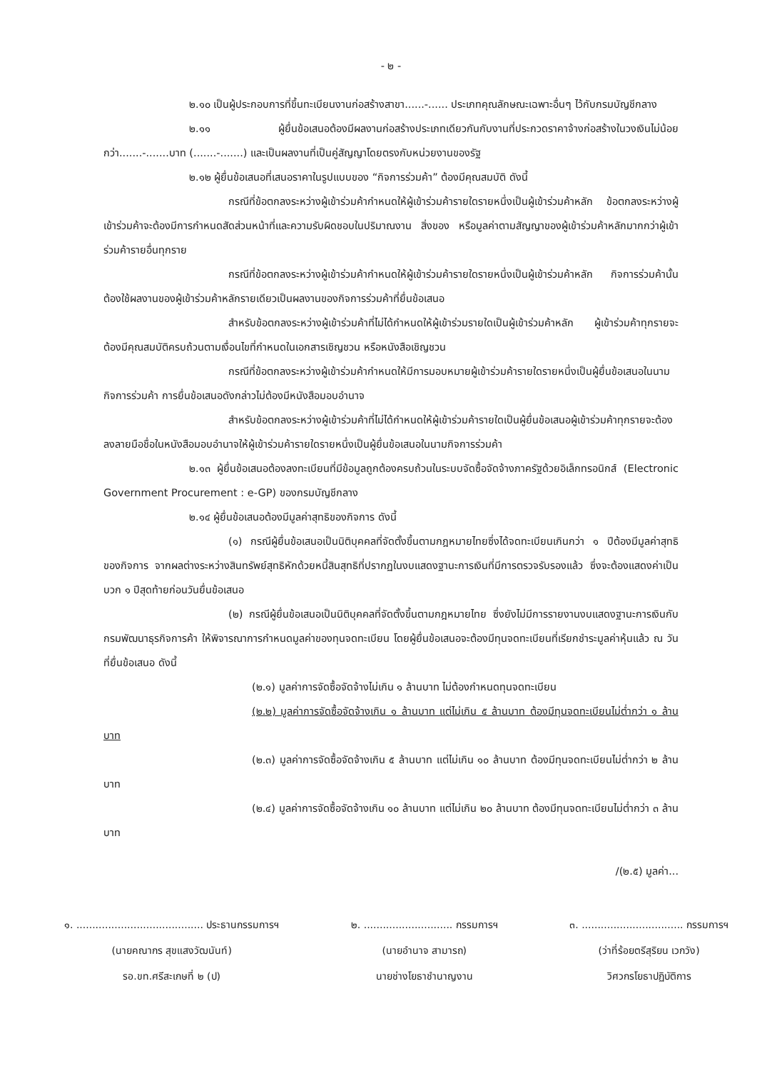- ๒ -
๒.๑๐ เป็นผู้ประกอบการที่ขึ้นทะเบียนงานก่อสร้างสาขา......-...... ประเภทคุณลักษณะเฉพาะอื่นๆ ไว้กับกรมบัญชีกลาง
๒.๑๑ ผู้ยื่นข้อเสนอต้องมีผลงานก่อสร้างประเภทเดียวกันกับงานที่ประกวดราคาจ้างก่อสร้างในวงเงินไม่น้อยกว่า.......-.......บาท (.......-.......) และเป็นผลงานที่เป็นคู่สัญญาโดยตรงกับหน่วยงานของรัฐ
๒.๑๒ ผู้ยื่นข้อเสนอที่เสนอราคาในรูปแบบของ “กิจการร่วมค้า” ต้องมีคุณสมบัติ ดังนี้
กรณีที่ข้อตกลงระหว่างผู้เข้าร่วมค้ากำหนดให้ผู้เข้าร่วมค้ารายใดรายหนึ่งเป็นผู้เข้าร่วมค้าหลัก ข้อตกลงระหว่างผู้เข้าร่วมค้าจะต้องมีการกำหนดสัดส่วนหน้าที่และความรับผิดชอบในปริมาณงาน สิ่งของ หรือมูลค่าตามสัญญาของผู้เข้าร่วมค้าหลักมากกว่าผู้เข้าร่วมค้ารายอื่นทุกราย
กรณีที่ข้อตกลงระหว่างผู้เข้าร่วมค้ากำหนดให้ผู้เข้าร่วมค้ารายใดรายหนึ่งเป็นผู้เข้าร่วมค้าหลัก กิจการร่วมค้านั้นต้องใช้ผลงานของผู้เข้าร่วมค้าหลักรายเดียวเป็นผลงานของกิจการร่วมค้าที่ยื่นข้อเสนอ
สำหรับข้อตกลงระหว่างผู้เข้าร่วมค้าที่ไม่ได้กำหนดให้ผู้เข้าร่วมรายใดเป็นผู้เข้าร่วมค้าหลัก ผู้เข้าร่วมค้าทุกรายจะต้องมีคุณสมบัติครบถ้วนตามเงื่อนไขที่กำหนดในเอกสารเชิญชวน หรือหนังสือเชิญชวน
กรณีที่ข้อตกลงระหว่างผู้เข้าร่วมค้ากำหนดให้มีการมอบหมายผู้เข้าร่วมค้ารายใดรายหนึ่งเป็นผู้ยื่นข้อเสนอในนามกิจการร่วมค้า การยื่นข้อเสนอดังกล่าวไม่ต้องมีหนังสือมอบอำนาจ
สำหรับข้อตกลงระหว่างผู้เข้าร่วมค้าที่ไม่ได้กำหนดให้ผู้เข้าร่วมค้ารายใดเป็นผู้ยื่นข้อเสนอผู้เข้าร่วมค้าทุกรายจะต้องลงลายมือชื่อในหนังสือมอบอำนาจให้ผู้เข้าร่วมค้ารายใดรายหนึ่งเป็นผู้ยื่นข้อเสนอในนามกิจการร่วมค้า
๒.๑๓ ผู้ยื่นข้อเสนอต้องลงทะเบียนที่มีข้อมูลถูกต้องครบถ้วนในระบบจัดซื้อจัดจ้างภาครัฐด้วยอิเล็กทรอนิกส์ (Electronic Government Procurement : e-GP) ของกรมบัญชีกลาง
๒.๑๔ ผู้ยื่นข้อเสนอต้องมีมูลค่าสุทธิของกิจการ ดังนี้
(๑) กรณีผู้ยื่นข้อเสนอเป็นนิติบุคคลที่จัดตั้งขึ้นตามกฎหมายไทยซึ่งได้จดทะเบียนเกินกว่า ๑ ปีต้องมีมูลค่าสุทธิของกิจการ จากผลต่างระหว่างสินทรัพย์สุทธิหักด้วยหนี้สินสุทธิที่ปรากฏในงบแสดงฐานะการเงินที่มีการตรวจรับรองแล้ว ซึ่งจะต้องแสดงค่าเป็นบวก ๑ ปีสุดท้ายก่อนวันยื่นข้อเสนอ
(๒) กรณีผู้ยื่นข้อเสนอเป็นนิติบุคคลที่จัดตั้งขึ้นตามกฎหมายไทย ซึ่งยังไม่มีการรายงานงบแสดงฐานะการเงินกับกรมพัฒนาธุรกิจการค้า ให้พิจารณาการกำหนดมูลค่าของทุนจดทะเบียน โดยผู้ยื่นข้อเสนอจะต้องมีทุนจดทะเบียนที่เรียกชำระมูลค่าหุ้นแล้ว ณ วันที่ยื่นข้อเสนอ ดังนี้
(๒.๑) มูลค่าการจัดซื้อจัดจ้างไม่เกิน ๑ ล้านบาท ไม่ต้องกำหนดทุนจดทะเบียน
(๒.๒) มูลค่าการจัดซื้อจัดจ้างเกิน ๑ ล้านบาท แต่ไม่เกิน ๕ ล้านบาท ต้องมีทุนจดทะเบียนไม่ต่ำกว่า ๑ ล้านบาท
(๒.๓) มูลค่าการจัดซื้อจัดจ้างเกิน ๕ ล้านบาท แต่ไม่เกิน ๑๐ ล้านบาท ต้องมีทุนจดทะเบียนไม่ต่ำกว่า ๒ ล้านบาท
(๒.๔) มูลค่าการจัดซื้อจัดจ้างเกิน ๑๐ ล้านบาท แต่ไม่เกิน ๒๐ ล้านบาท ต้องมีทุนจดทะเบียนไม่ต่ำกว่า ๓ ล้านบาท
/(๒.๕) มูลค่า...
๑. ........................................ ประธานกรรมการฯ
(นายคณากร สุขแสงวัฒนันท์)
รอ.ขท.ศรีสะเกษที่ ๒ (ป)
๒. ............................ กรรมการฯ
(นายอำนาจ สามารถ)
นายช่างโยธาชำนาญงาน
๓. ................................ กรรมการฯ
(ว่าที่ร้อยตรีสุริยน เวกวัง)
วิศวกรโยธาปฏิบัติการ